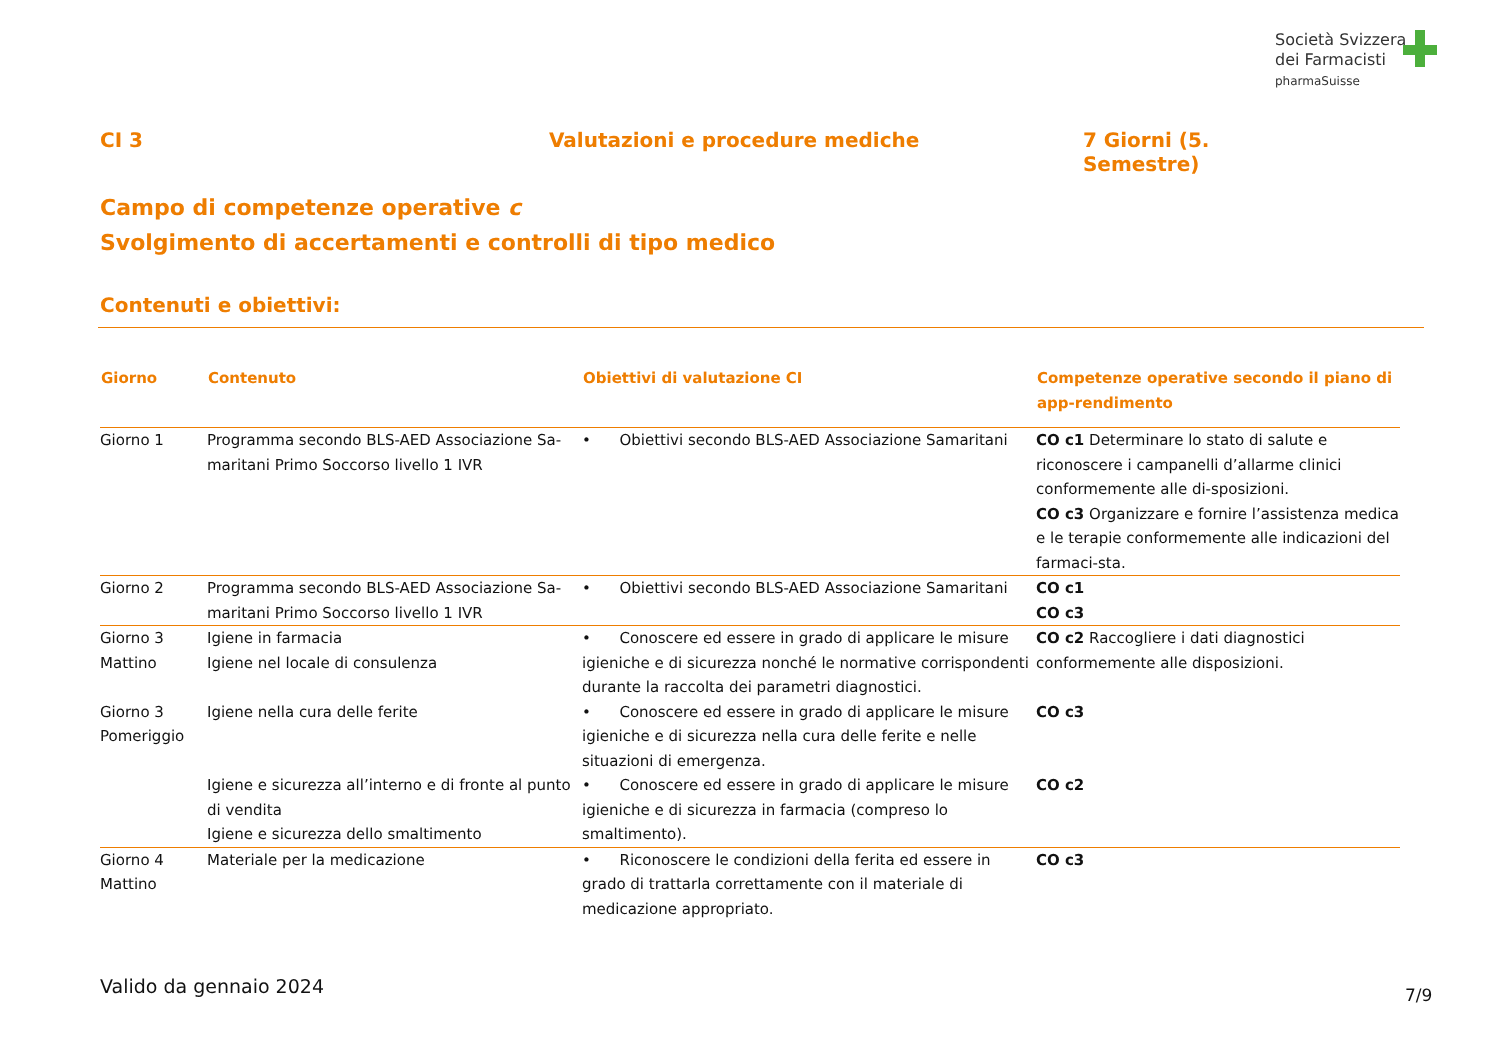Società Svizzera
dei Farmacisti
pharmaSuisse
CI 3 Valutazioni e procedure mediche 7 Giorni (5. Semestre)
Campo di competenze operative c
Svolgimento di accertamenti e controlli di tipo medico
Contenuti e obiettivi:
| Giorno | Contenuto | Obiettivi di valutazione CI | Competenze operative secondo il piano di app-rendimento |
| --- | --- | --- | --- |
| Giorno 1 | Programma secondo BLS-AED Associazione Sa-maritani Primo Soccorso livello 1 IVR | • Obiettivi secondo BLS-AED Associazione Samaritani | CO c1 Determinare lo stato di salute e riconoscere i campanelli d’allarme clinici conformemente alle di-sposizioni. CO c3 Organizzare e fornire l’assistenza medica e le terapie conformemente alle indicazioni del farmaci-sta. |
| Giorno 2 | Programma secondo BLS-AED Associazione Sa-maritani Primo Soccorso livello 1 IVR | • Obiettivi secondo BLS-AED Associazione Samaritani | CO c1 CO c3 |
| Giorno 3 Mattino | Igiene in farmacia Igiene nel locale di consulenza | • Conoscere ed essere in grado di applicare le misure igieniche e di sicurezza nonché le normative corrispondenti durante la raccolta dei parametri diagnostici. | CO c2 Raccogliere i dati diagnostici conformemente alle disposizioni. |
| Giorno 3 Pomeriggio | Igiene nella cura delle ferite | • Conoscere ed essere in grado di applicare le misure igieniche e di sicurezza nella cura delle ferite e nelle situazioni di emergenza. | CO c3 |
| | Igiene e sicurezza all’interno e di fronte al punto di vendita Igiene e sicurezza dello smaltimento | • Conoscere ed essere in grado di applicare le misure igieniche e di sicurezza in farmacia (compreso lo smaltimento). | CO c2 |
| Giorno 4 Mattino | Materiale per la medicazione | • Riconoscere le condizioni della ferita ed essere in grado di trattarla correttamente con il materiale di medicazione appropriato. | CO c3 |
Valido da gennaio 2024 7/9